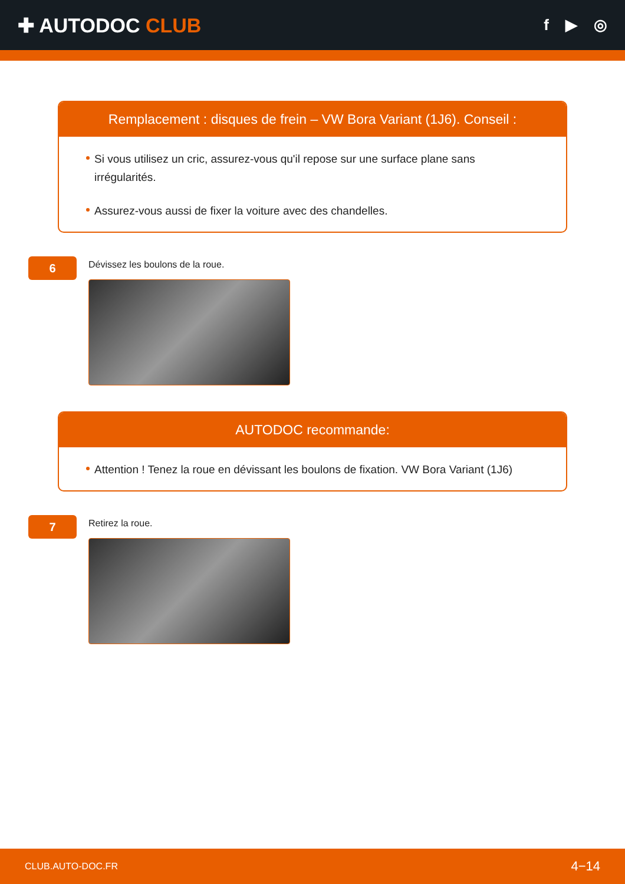✚ AUTODOC CLUB
f ▶ ◎
Remplacement : disques de frein – VW Bora Variant (1J6). Conseil :
Si vous utilisez un cric, assurez-vous qu'il repose sur une surface plane sans irrégularités.
Assurez-vous aussi de fixer la voiture avec des chandelles.
6
Dévissez les boulons de la roue.
AUTODOC recommande:
Attention ! Tenez la roue en dévissant les boulons de fixation. VW Bora Variant (1J6)
7
Retirez la roue.
CLUB.AUTO-DOC.FR 4−14